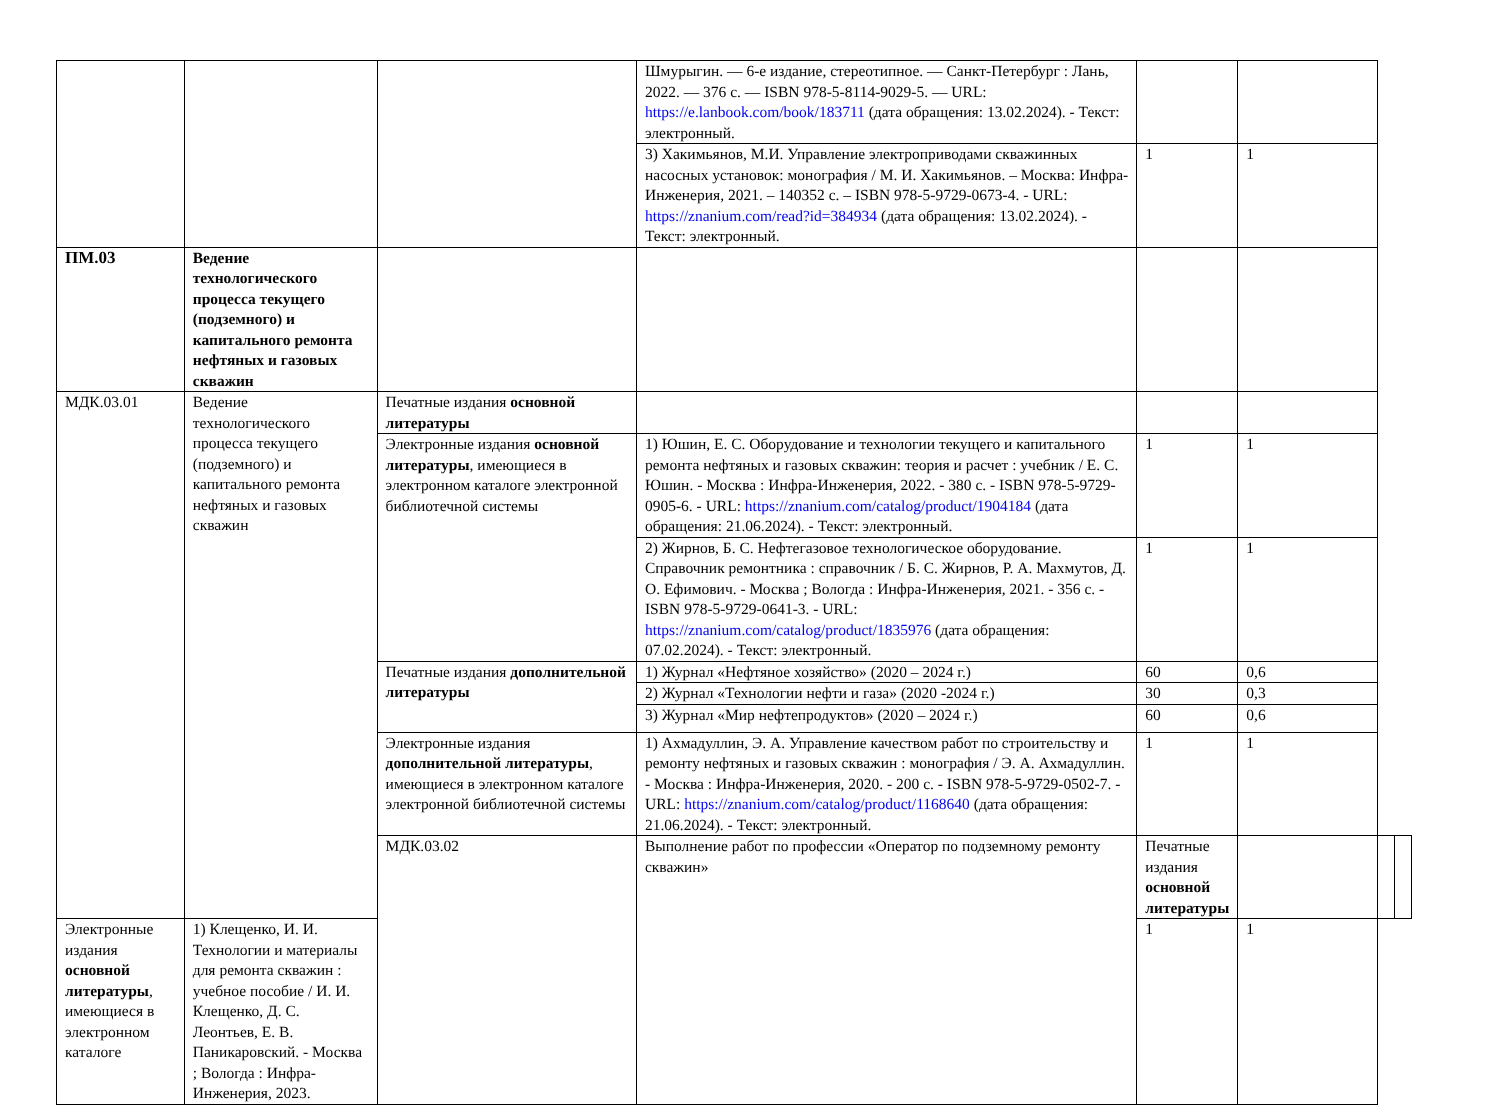| | | | Шмурыгин. — 6-е издание, стереотипное. — Санкт-Петербург : Лань, 2022. — 376 с. — ISBN 978-5-8114-9029-5. — URL: https://e.lanbook.com/book/183711 (дата обращения: 13.02.2024). - Текст: электронный. | | | | |
| | | | 3) Хакимьянов, М.И. Управление электроприводами скважинных насосных установок: монография / М. И. Хакимьянов. – Москва: Инфра-Инженерия, 2021. – 140352 с. – ISBN 978-5-9729-0673-4. - URL: https://znanium.com/read?id=384934 (дата обращения: 13.02.2024). - Текст: электронный. | 1 | 1 | | |
| ПМ.03 | Ведение технологического процесса текущего (подземного) и капитального ремонта нефтяных и газовых скважин | | | | | | |
| МДК.03.01 | Ведение технологического процесса текущего (подземного) и капитального ремонта нефтяных и газовых скважин | Печатные издания основной литературы | | | | | |
| | | Электронные издания основной литературы , имеющиеся в электронном каталоге электронной библиотечной системы | 1) Юшин, Е. С. Оборудование и технологии текущего и капитального ремонта нефтяных и газовых скважин: теория и расчет : учебник / Е. С. Юшин. - Москва : Инфра-Инженерия, 2022. - 380 с. - ISBN 978-5-9729-0905-6. - URL: https://znanium.com/catalog/product/1904184 (дата обращения: 21.06.2024). - Текст: электронный. | 1 | 1 | | |
| | | | 2) Жирнов, Б. С. Нефтегазовое технологическое оборудование. Справочник ремонтника : справочник / Б. С. Жирнов, Р. А. Махмутов, Д. О. Ефимович. - Москва ; Вологда : Инфра-Инженерия, 2021. - 356 с. - ISBN 978-5-9729-0641-3. - URL: https://znanium.com/catalog/product/1835976 (дата обращения: 07.02.2024). - Текст: электронный. | 1 | 1 | | |
| | | Печатные издания дополнительной литературы | 1) Журнал «Нефтяное хозяйство» (2020 – 2024 г.) | 60 | 0,6 | | |
| | | | 2) Журнал «Технологии нефти и газа» (2020 -2024 г.) | 30 | 0,3 | | |
| | | | 3) Журнал «Мир нефтепродуктов» (2020 – 2024 г.) | 60 | 0,6 | | |
| | | Электронные издания дополнительной литературы , имеющиеся в электронном каталоге электронной библиотечной системы | 1) Ахмадуллин, Э. А. Управление качеством работ по строительству и ремонту нефтяных и газовых скважин : монография / Э. А. Ахмадуллин. - Москва : Инфра-Инженерия, 2020. - 200 с. - ISBN 978-5-9729-0502-7. - URL: https://znanium.com/catalog/product/1168640 (дата обращения: 21.06.2024). - Текст: электронный. | 1 | 1 | | |
| | | МДК.03.02 | Выполнение работ по профессии «Оператор по подземному ремонту скважин» | Печатные издания основной литературы | | | |
| Электронные издания основной литературы , имеющиеся в электронном каталоге | 1) Клещенко, И. И. Технологии и материалы для ремонта скважин : учебное пособие / И. И. Клещенко, Д. С. Леонтьев, Е. В. Паникаровский. - Москва ; Вологда : Инфра-Инженерия, 2023. | | | 1 | 1 | | |